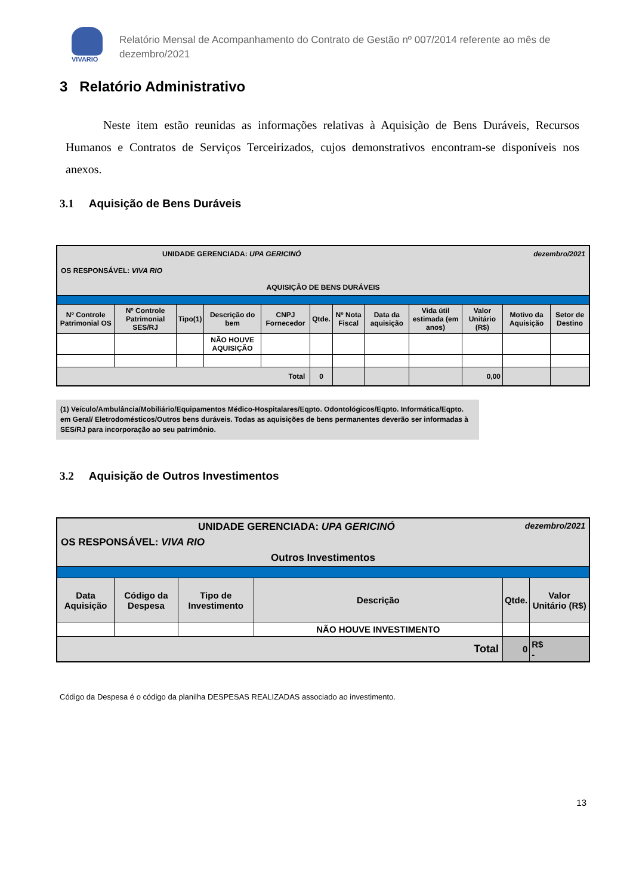VIVARIO
Relatório Mensal de Acompanhamento do Contrato de Gestão nº 007/2014 referente ao mês de
dezembro/2021
3 Relatório Administrativo
Neste item estão reunidas as informações relativas à Aquisição de Bens Duráveis, Recursos Humanos e Contratos de Serviços Terceirizados, cujos demonstrativos encontram-se disponíveis nos anexos.
3.1 Aquisição de Bens Duráveis
| UNIDADE GERENCIADA: UPA GERICINÓ dezembro/2021 OS RESPONSÁVEL: VIVA RIO AQUISIÇÃO DE BENS DURÁVEIS | | | | | | | | | | | |
| Nº Controle Patrimonial OS | Nº Controle Patrimonial SES/RJ | Tipo(1) | Descrição do bem | CNPJ Fornecedor | Qtde. | Nº Nota Fiscal | Data da aquisição | Vida útil estimada (em anos) | Valor Unitário (R$) | Motivo da Aquisição | Setor de Destino |
| | | | NÃO HOUVE AQUISIÇÃO | | | | | | | | |
| Total | | | | | 0 | | | | 0,00 | | |
(1) Veículo/Ambulância/Mobiliário/Equipamentos Médico-Hospitalares/Eqpto. Odontológicos/Eqpto. Informática/Eqpto. em Geral/ Eletrodomésticos/Outros bens duráveis. Todas as aquisições de bens permanentes deverão ser informadas à SES/RJ para incorporação ao seu patrimônio.
3.2 Aquisição de Outros Investimentos
| UNIDADE GERENCIADA: UPA GERICINÓ dezembro/2021 OS RESPONSÁVEL: VIVA RIO Outros Investimentos | | | | | |
| Data Aquisição | Código da Despesa | Tipo de Investimento | Descrição | Qtde. | Valor Unitário (R$) |
| | | | NÃO HOUVE INVESTIMENTO | | |
| Total | | | | 0 | R$ - |
Código da Despesa é o código da planilha DESPESAS REALIZADAS associado ao investimento.
13